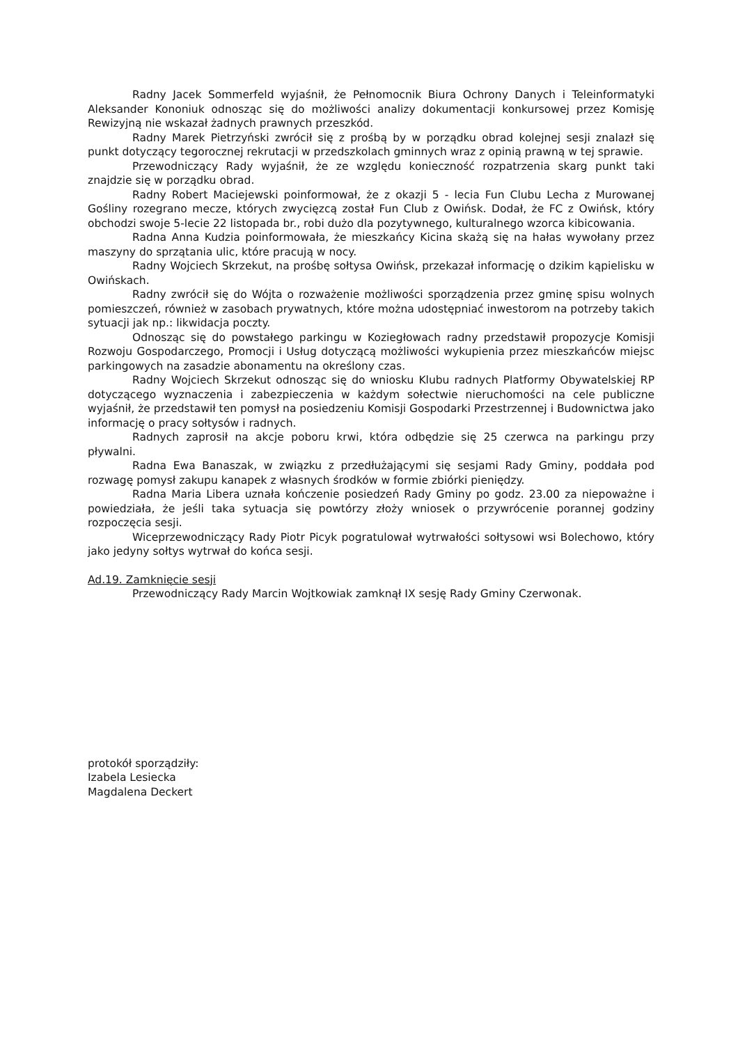Radny Jacek Sommerfeld wyjaśnił, że Pełnomocnik Biura Ochrony Danych i Teleinformatyki Aleksander Kononiuk odnosząc się do możliwości analizy dokumentacji konkursowej przez Komisję Rewizyjną nie wskazał żadnych prawnych przeszkód.
Radny Marek Pietrzyński zwrócił się z prośbą by w porządku obrad kolejnej sesji znalazł się punkt dotyczący tegorocznej rekrutacji w przedszkolach gminnych wraz z opinią prawną w tej sprawie.
Przewodniczący Rady wyjaśnił, że ze względu konieczność rozpatrzenia skarg punkt taki znajdzie się w porządku obrad.
Radny Robert Maciejewski poinformował, że z okazji 5 - lecia Fun Clubu Lecha z Murowanej Gośliny rozegrano mecze, których zwycięzcą został Fun Club z Owińsk. Dodał, że FC z Owińsk, który obchodzi swoje 5-lecie 22 listopada br., robi dużo dla pozytywnego, kulturalnego wzorca kibicowania.
Radna Anna Kudzia poinformowała, że mieszkańcy Kicina skażą się na hałas wywołany przez maszyny do sprzątania ulic, które pracują w nocy.
Radny Wojciech Skrzekut, na prośbę sołtysa Owińsk, przekazał informację o dzikim kąpielisku w Owińskach.
Radny zwrócił się do Wójta o rozważenie możliwości sporządzenia przez gminę spisu wolnych pomieszczeń, również w zasobach prywatnych, które można udostępniać inwestorom na potrzeby takich sytuacji jak np.: likwidacja poczty.
Odnosząc się do powstałego parkingu w Koziegłowach radny przedstawił propozycje Komisji Rozwoju Gospodarczego, Promocji i Usług dotyczącą możliwości wykupienia przez mieszkańców miejsc parkingowych na zasadzie abonamentu na określony czas.
Radny Wojciech Skrzekut odnosząc się do wniosku Klubu radnych Platformy Obywatelskiej RP dotyczącego wyznaczenia i zabezpieczenia w każdym sołectwie nieruchomości na cele publiczne wyjaśnił, że przedstawił ten pomysł na posiedzeniu Komisji Gospodarki Przestrzennej i Budownictwa jako informację o pracy sołtysów i radnych.
Radnych zaprosił na akcje poboru krwi, która odbędzie się 25 czerwca na parkingu przy pływalni.
Radna Ewa Banaszak, w związku z przedłużającymi się sesjami Rady Gminy, poddała pod rozwagę pomysł zakupu kanapek z własnych środków w formie zbiórki pieniędzy.
Radna Maria Libera uznała kończenie posiedzeń Rady Gminy po godz. 23.00 za niepoważne i powiedziała, że jeśli taka sytuacja się powtórzy złoży wniosek o przywrócenie porannej godziny rozpoczęcia sesji.
Wiceprzewodniczący Rady Piotr Picyk pogratulował wytrwałości sołtysowi wsi Bolechowo, który jako jedyny sołtys wytrwał do końca sesji.
Ad.19. Zamknięcie sesji
Przewodniczący Rady Marcin Wojtkowiak zamknął IX sesję Rady Gminy Czerwonak.
protokół sporządziły:
Izabela Lesiecka
Magdalena Deckert